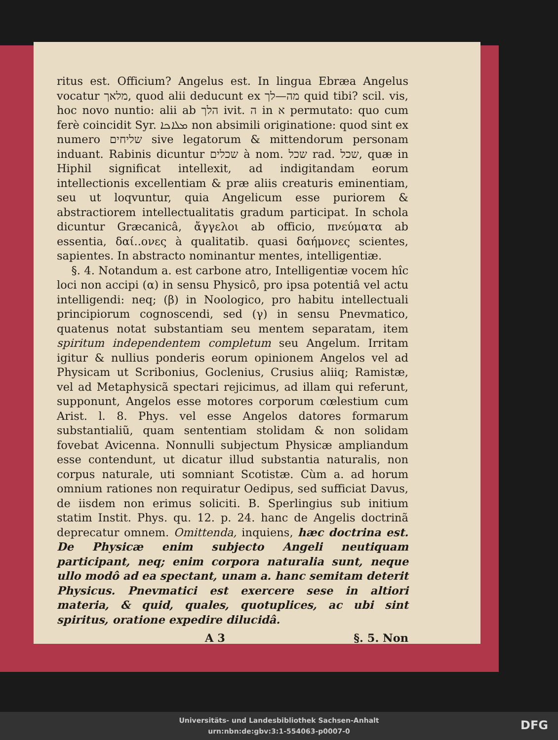ritus est. Officium? Angelus est. In lingua Ebræa Angelus vocatur מלאך, quod alii deducunt ex מה—לך quid tibi? scil. vis, hoc novo nuntio: alii ab הלך ivit. ה in א permutato: quo cum ferè coincidit Syr. ܡܠܐܟܐ non absimili originatione: quod sint ex numero שליחים sive legatorum & mittendorum personam induant. Rabinis dicuntur שכלים à nom. שכל rad. שכל, quæ in Hiphil significat intellexit, ad indigitandam eorum intellectionis excellentiam & præ aliis creaturis eminentiam, seu ut loqvuntur, quia Angelicum esse puriorem & abstractiorem intellectualitatis gradum participat. In schola dicuntur Græcanicâ, ἄγγελοι ab officio, πνεύματα ab essentia, δαί..ονες à qualitatib. quasi δαήμονες scientes, sapientes. In abstracto nominantur mentes, intelligentiæ.
§. 4. Notandum a. est carbone atro, Intelligentiæ vocem hîc loci non accipi (α) in sensu Physicô, pro ipsa potentiâ vel actu intelligendi: neq; (β) in Noologico, pro habitu intellectuali principiorum cognoscendi, sed (γ) in sensu Pnevmatico, quatenus notat substantiam seu mentem separatam, item spiritum independentem completum seu Angelum. Irritam igitur & nullius ponderis eorum opinionem Angelos vel ad Physicam ut Scribonius, Goclenius, Crusius aliiq; Ramistæ, vel ad Metaphysicã spectari rejicimus, ad illam qui referunt, supponunt, Angelos esse motores corporum cœlestium cum Arist. l. 8. Phys. vel esse Angelos datores formarum substantialiũ, quam sententiam stolidam & non solidam fovebat Avicenna. Nonnulli subjectum Physicæ ampliandum esse contendunt, ut dicatur illud substantia naturalis, non corpus naturale, uti somniant Scotistæ. Cùm a. ad horum omnium rationes non requiratur Oedipus, sed sufficiat Davus, de iisdem non erimus soliciti. B. Sperlingius sub initium statim Instit. Phys. qu. 12. p. 24. hanc de Angelis doctrinã deprecatur omnem. Omittenda, inquiens, hæc doctrina est. De Physicæ enim subjecto Angeli neutiquam participant, neq; enim corpora naturalia sunt, neque ullo modô ad ea spectant, unam a. hanc semitam deterit Physicus. Pnevmatici est exercere sese in altiori materia, & quid, quales, quotuplices, ac ubi sint spiritus, oratione expedire dilucidâ.
A 3 §. 5. Non
Universitäts- und Landesbibliothek Sachsen-Anhalt
urn:nbn:de:gbv:3:1-554063-p0007-0
DFG